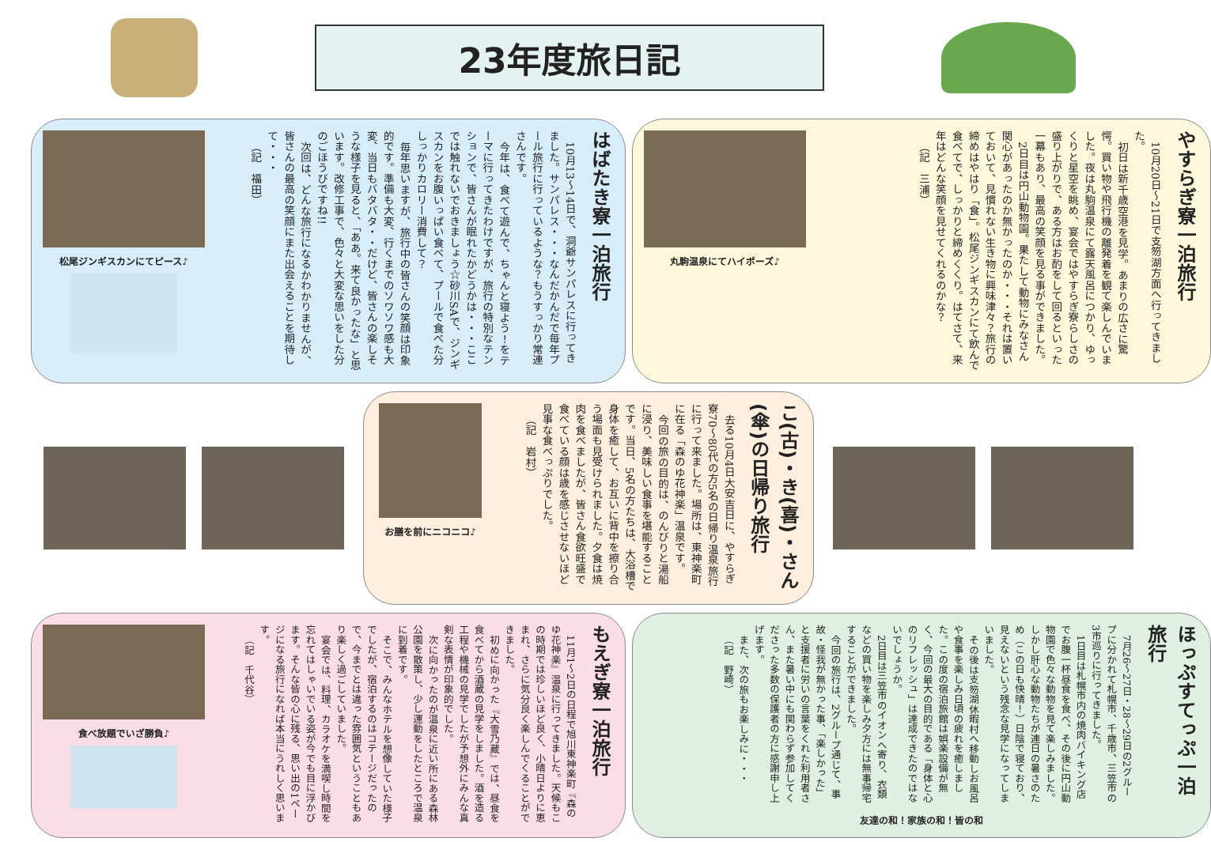23年度旅日記
はばたき寮一泊旅行
10月13～14日で、洞爺サンパレスに行ってきました。サンパレス・・・なんだかんだで毎年プール旅行に行っているような？もうすっかり常連さんです。
今年は、食べて遊んで、ちゃんと寝よう！をテーマに行ってきたわけですが、旅行の特別なテンションで、皆さんが眠れたかどうかは・・・ここでは触れないでおきましょう☆砂川SAで、ジンギスカンをお腹いっぱい食べて、プールで食べた分しっかりカロリー消費して？
毎年思いますが、旅行中の皆さんの笑顔は印象的です。準備も大変、行くまでのソワソワ感も大変、当日もバタバタ・・だけど、皆さんの楽しそうな様子を見ると、「ああ。来て良かったな」と思います。改修工事で、色々と大変な思いをした分のごほうびですね!!
次回は、どんな旅行になるかわかりませんが、皆さんの最高の笑顔にまた出会えることを期待して・・・
（記　福田）
松尾ジンギスカンにてピース♪
やすらぎ寮一泊旅行
10月20日～21日で支笏湖方面へ行ってきました。
初日は新千歳空港を見学。あまりの広さに驚愕。買い物や飛行機の離発着を観て楽しんでいました。夜は丸駒温泉にて露天風呂につかり、ゆっくりと星空を眺め、宴会ではやすらぎ寮らしさの盛り上がりで、ある方はお酌をして回るといった一幕もあり、最高の笑顔を見る事ができました。
2日目は円山動物園。果たして動物にみなさん関心があったのか無かったのか・・・それは置いておいて、見慣れない生き物に興味津々？旅行の締めはやはり「食」。松尾ジンギスカンにて飲んで食べてで、しっかりと締めくくり。はてさて、来年はどんな笑顔を見せてくれるのかな？
（記　三浦）
丸駒温泉にてハイポーズ♪
こ(古)・き(喜)・さん(傘)の日帰り旅行
去る10月4日大安吉日に、やすらぎ寮70～80代の方5名の日帰り温泉旅行に行って来ました。場所は、東神楽町に在る「森のゆ花神楽」温泉です。
今回の旅の目的は、のんびりと湯船に浸り、美味しい食事を堪能することです。当日、5名の方たちは、大浴槽で身体を癒して、お互いに背中を擦り合う場面も見受けられました。夕食は焼肉を食べましたが、皆さん食欲旺盛で食べている顔は歳を感じさせないほど見事な食べっぷりでした。
（記　岩村）
お膳を前にニコニコ♪
もえぎ寮一泊旅行
11月1～2日の日程で旭川東神楽町『森のゆ花神楽』温泉に行ってきました。天候もこの時期では珍しいほど良く、小晴日よりに恵まれ、さらに気分良く楽しんでくることができました。
初めに向かった『大雪乃蔵』では、昼食を食べてから酒蔵の見学をしました。酒を造る工程や機械の見学でしたが予想外にみんな真剣な表情が印象的でした。
次に向かったのが温泉に近い所にある森林公園を散策し、少し運動をしたところで温泉に到着です。
そこで、みんなホテルを想像していた様子でしたが、宿泊するのはコテージだったので、今までとは違った雰囲気ということもあり楽しく過ごしていました。
宴会では、料理、カラオケを満喫し時間を忘れてはしゃいでいる姿が今でも目に浮かびます。そんな皆の心に残る、思い出の1ページになる旅行になれば本当にうれしく思います。
（記　千代谷）
食べ放題でいざ勝負♪
ほっぷすてっぷ一泊旅行
7月26～27日・28～29日の2グループに分かれて札幌市、千歳市、三笠市の3市巡りに行ってきました。
1日目は札幌市内の焼肉バイキング店でお腹一杯昼食を食べ、その後に円山動物園で色々な動物を見て楽しみました。しかし肝心な動物たちが連日の暑さのため（この日も快晴！）日陰で寝ており、見えないという残念な見学になってしまいました。
その後は支笏湖休暇村へ移動しお風呂や食事を楽しみ日頃の疲れを癒しました。この度の宿泊旅館は娯楽設備が無く、今回の最大の目的である「身体と心のリフレッシュ」は達成できたのではないでしょうか。
2日目は三笠市のイオンへ寄り、衣類などの買い物を楽しみ夕方には無事帰宅することができました。
今回の旅行は、2グループ通じて、事故・怪我が無かった事、「楽しかった」と支援者に労いの言葉をくれた利用者さん、また暑い中にも関わらず参加してくださった多数の保護者の方に感謝申し上げます。
また、次の旅もお楽しみに・・・
（記　野崎）
友達の和！家族の和！皆の和